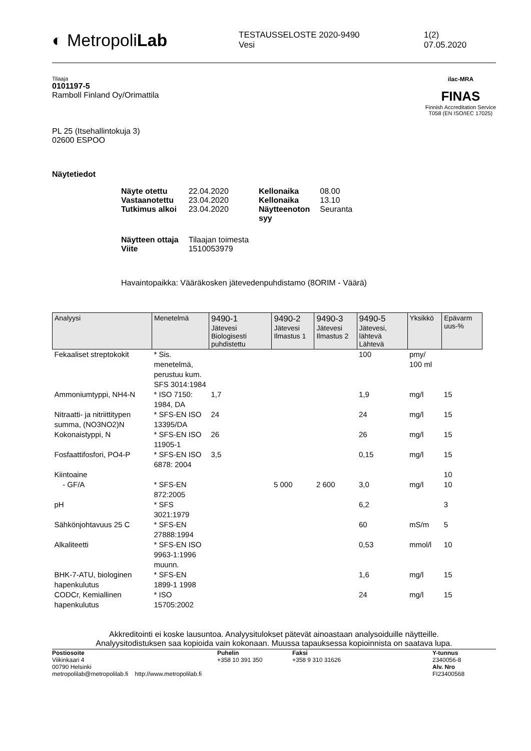◐ MetropoliLab
TESTAUSSELOSTE 2020-9490
Vesi
1(2)
07.05.2020
Tilaaja
0101197-5
Ramboll Finland Oy/Orimattila
PL 25 (Itsehallintokuja 3)
02600 ESPOO
ilac-MRA
FINAS
Finnish Accreditation Service
T058 (EN ISO/IEC 17025)
Näytetiedot
| Näyte otettu | 22.04.2020 | Kellonaika | 08.00 |
| Vastaanotettu | 23.04.2020 | Kellonaika | 13.10 |
| Tutkimus alkoi | 23.04.2020 | Näytteenoton syy | Seuranta |
| Näytteen ottaja Viite | Tilaajan toimesta 1510053979 | | |
Havaintopaikka: Vääräkosken jätevedenpuhdistamo (8ORIM - Väärä)
| Analyysi | Menetelmä | 9490-1 Jätevesi Biologisesti puhdistettu | 9490-2 Jätevesi Ilmastus 1 | 9490-3 Jätevesi Ilmastus 2 | 9490-5 Jätevesi, lähtevä Lähtevä | Yksikkö | Epävarm uus-% |
| --- | --- | --- | --- | --- | --- | --- | --- |
| Fekaaliset streptokokit | * Sis. menetelmä, perustuu kum. SFS 3014:1984 | | | | 100 | pmy/ 100 ml | |
| Ammoniumtyppi, NH4-N | * ISO 7150: 1984, DA | 1,7 | | | 1,9 | mg/l | 15 |
| Nitraatti- ja nitriittitypen summa, (NO3NO2)N | * SFS-EN ISO 13395/DA | 24 | | | 24 | mg/l | 15 |
| Kokonaistyppi, N | * SFS-EN ISO 11905-1 | 26 | | | 26 | mg/l | 15 |
| Fosfaattifosfori, PO4-P | * SFS-EN ISO 6878: 2004 | 3,5 | | | 0,15 | mg/l | 15 |
| Kiintoaine | | | | | | | 10 |
| - GF/A | * SFS-EN 872:2005 | | 5 000 | 2 600 | 3,0 | mg/l | 10 |
| pH | * SFS 3021:1979 | | | | 6,2 | | 3 |
| Sähkönjohtavuus 25 C | * SFS-EN 27888:1994 | | | | 60 | mS/m | 5 |
| Alkaliteetti | * SFS-EN ISO 9963-1:1996 muunn. | | | | 0,53 | mmol/l | 10 |
| BHK-7-ATU, biologinen hapenkulutus | * SFS-EN 1899-1 1998 | | | | 1,6 | mg/l | 15 |
| CODCr, Kemiallinen hapenkulutus | * ISO 15705:2002 | | | | 24 | mg/l | 15 |
Akkreditointi ei koske lausuntoa. Analyysitulokset pätevät ainoastaan analysoiduille näytteille.
Analyysitodistuksen saa kopioida vain kokonaan. Muussa tapauksessa kopioinnista on saatava lupa.
Postiosoite
Viikinkaari 4
00790 Helsinki
metropolilab@metropolilab.fi http://www.metropolilab.fi
Puhelin
+358 10 391 350
Faksi
+358 9 310 31626
Y-tunnus
2340056-8
Alv. Nro
FI23400568